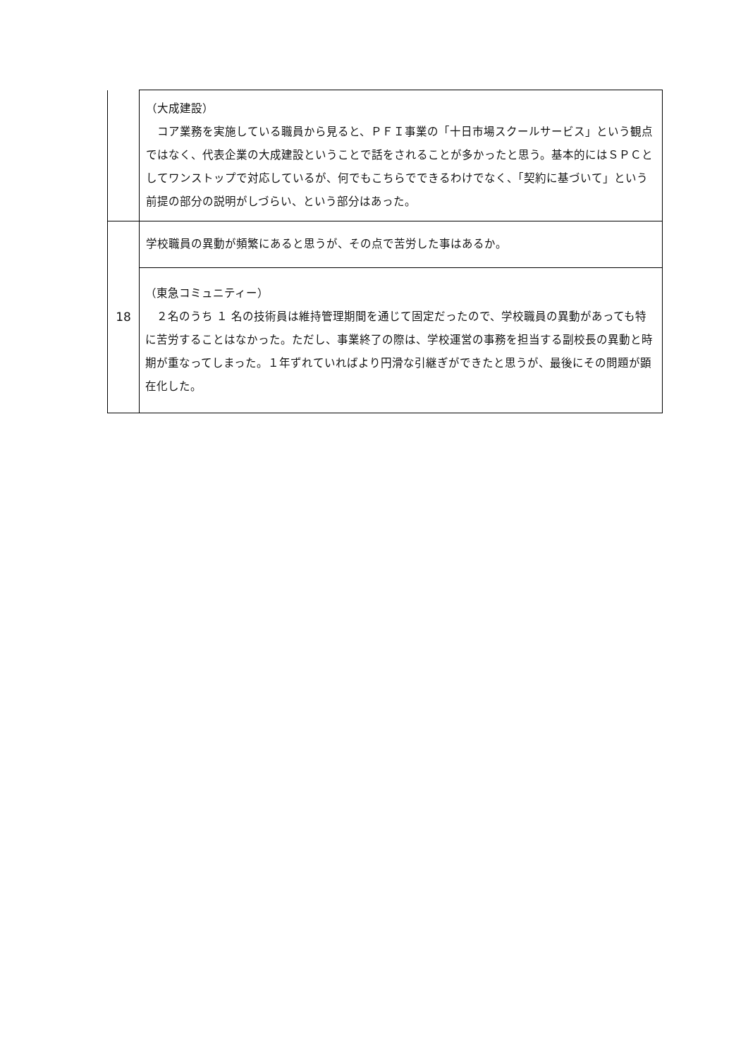| | （大成建設） コア業務を実施している職員から見ると、ＰＦＩ事業の「十日市場スクールサービス」という観点ではなく、代表企業の大成建設ということで話をされることが多かったと思う。基本的にはＳＰＣとしてワンストップで対応しているが、何でもこちらでできるわけでなく、「契約に基づいて」という前提の部分の説明がしづらい、という部分はあった。 |
| 18 | 学校職員の異動が頻繁にあると思うが、その点で苦労した事はあるか。 |
| | （東急コミュニティー） ２名のうち １ 名の技術員は維持管理期間を通じて固定だったので、学校職員の異動があっても特に苦労することはなかった。ただし、事業終了の際は、学校運営の事務を担当する副校長の異動と時期が重なってしまった。１年ずれていればより円滑な引継ぎができたと思うが、最後にその問題が顕在化した。 |